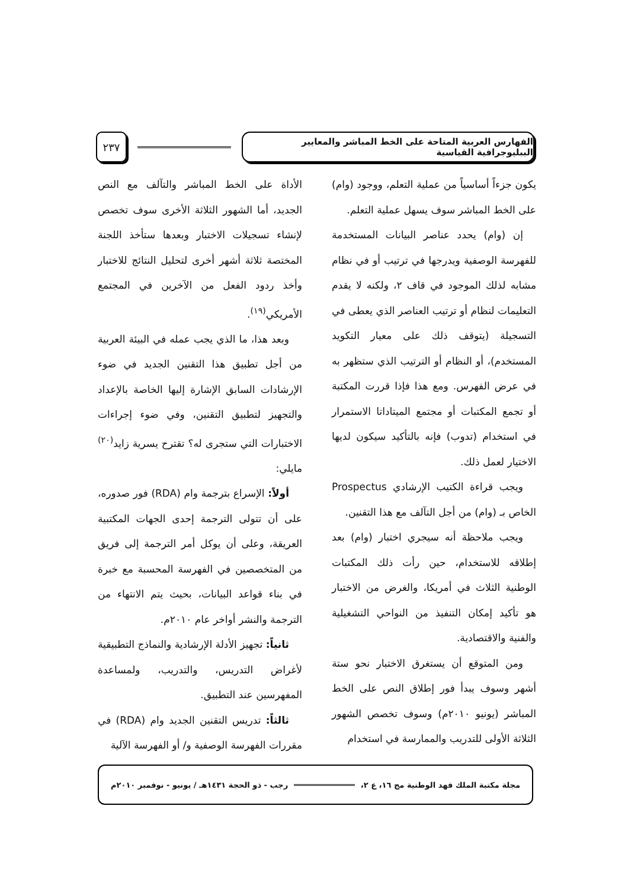الفهارس العربية المتاحة على الخط المباشر والمعايير الببليوجرافية القياسية
٢٣٧
يكون جزءاً أساسياً من عملية التعلم، ووجود (وام) على الخط المباشر سوف يسهل عملية التعلم.
إن (وام) يحدد عناصر البيانات المستخدمة للفهرسة الوصفية ويدرجها في ترتيب أو في نظام مشابه لذلك الموجود في قاف ٢، ولكنه لا يقدم التعليمات لنظام أو ترتيب العناصر الذي يعطى في التسجيلة (يتوقف ذلك على معيار التكويد المستخدم)، أو النظام أو الترتيب الذي ستظهر به في عرض الفهرس. ومع هذا فإذا قررت المكتبة أو تجمع المكتبات أو مجتمع الميتاداتا الاستمرار في استخدام (تدوب) فإنه بالتأكيد سيكون لديها الاختيار لعمل ذلك.
ويجب قراءة الكتيب الإرشادي Prospectus الخاص بـ (وام) من أجل التآلف مع هذا التقنين.
ويجب ملاحظة أنه سيجري اختبار (وام) بعد إطلاقه للاستخدام، حين رأت ذلك المكتبات الوطنية الثلاث في أمريكا، والغرض من الاختبار هو تأكيد إمكان التنفيذ من النواحي التشغيلية والفنية والاقتصادية.
ومن المتوقع أن يستغرق الاختبار نحو ستة أشهر وسوف يبدأ فور إطلاق النص على الخط المباشر (يونيو ٢٠١٠م) وسوف تخصص الشهور الثلاثة الأولى للتدريب والممارسة في استخدام
الأداة على الخط المباشر والتآلف مع النص الجديد، أما الشهور الثلاثة الأخرى سوف تخصص لإنشاء تسجيلات الاختبار وبعدها ستأخذ اللجنة المختصة ثلاثة أشهر أخرى لتحليل النتائج للاختبار وأخذ ردود الفعل من الآخرين في المجتمع الأمريكي<sup>(١٩)</sup>.
وبعد هذا، ما الذي يجب عمله في البيئة العربية من أجل تطبيق هذا التقنين الجديد في ضوء الإرشادات السابق الإشارة إليها الخاصة بالإعداد والتجهيز لتطبيق التقنين، وفي ضوء إجراءات الاختبارات التي ستجرى له؟ تقترح يسرية زايد<sup>(٢٠)</sup> مايلي:
أولاً: الإسراع بترجمة وام (RDA) فور صدوره، على أن تتولى الترجمة إحدى الجهات المكتبية العريقة، وعلى أن يوكل أمر الترجمة إلى فريق من المتخصصين في الفهرسة المحسبة مع خبرة في بناء قواعد البيانات، بحيث يتم الانتهاء من الترجمة والنشر أواخر عام ٢٠١٠م.
ثانياً: تجهيز الأدلة الإرشادية والنماذج التطبيقية لأغراض التدريس، والتدريب، ولمساعدة المفهرسين عند التطبيق.
ثالثاً: تدريس التقنين الجديد وام (RDA) في مقررات الفهرسة الوصفية و/ أو الفهرسة الآلية
مجلة مكتبة الملك فهد الوطنية مج ١٦، ع ٢، رجب - ذو الحجة ١٤٣١هـ / يونيو - نوفمبر ٢٠١٠م